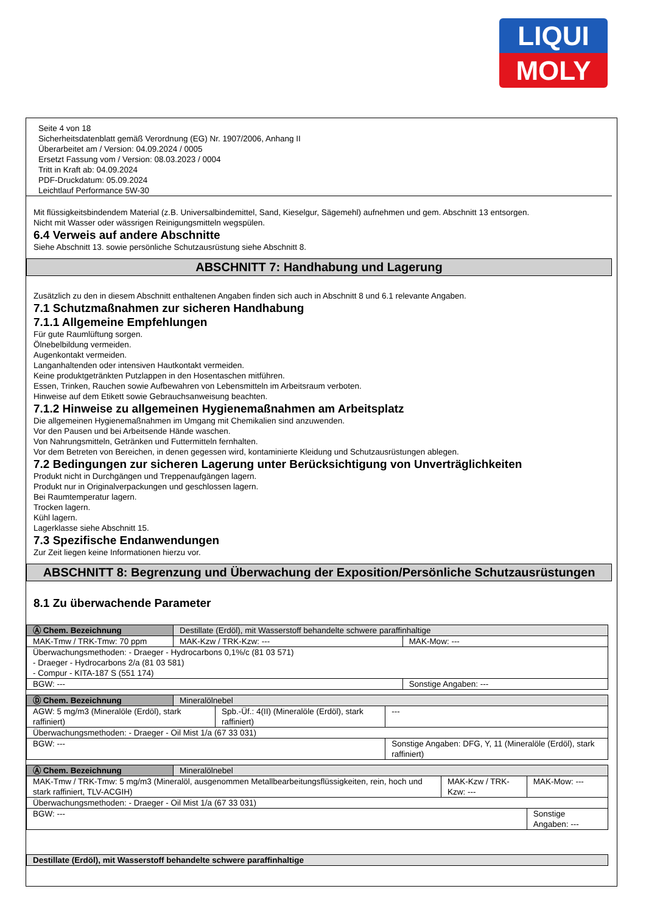LIQUI
MOLY
Seite 4 von 18
Sicherheitsdatenblatt gemäß Verordnung (EG) Nr. 1907/2006, Anhang II
Überarbeitet am / Version: 04.09.2024 / 0005
Ersetzt Fassung vom / Version: 08.03.2023 / 0004
Tritt in Kraft ab: 04.09.2024
PDF-Druckdatum: 05.09.2024
Leichtlauf Performance 5W-30
Mit flüssigkeitsbindendem Material (z.B. Universalbindemittel, Sand, Kieselgur, Sägemehl) aufnehmen und gem. Abschnitt 13 entsorgen.
Nicht mit Wasser oder wässrigen Reinigungsmitteln wegspülen.
6.4 Verweis auf andere Abschnitte
Siehe Abschnitt 13. sowie persönliche Schutzausrüstung siehe Abschnitt 8.
ABSCHNITT 7: Handhabung und Lagerung
Zusätzlich zu den in diesem Abschnitt enthaltenen Angaben finden sich auch in Abschnitt 8 und 6.1 relevante Angaben.
7.1 Schutzmaßnahmen zur sicheren Handhabung
7.1.1 Allgemeine Empfehlungen
Für gute Raumlüftung sorgen.
Ölnebelbildung vermeiden.
Augenkontakt vermeiden.
Langanhaltenden oder intensiven Hautkontakt vermeiden.
Keine produktgetränkten Putzlappen in den Hosentaschen mitführen.
Essen, Trinken, Rauchen sowie Aufbewahren von Lebensmitteln im Arbeitsraum verboten.
Hinweise auf dem Etikett sowie Gebrauchsanweisung beachten.
7.1.2 Hinweise zu allgemeinen Hygienemaßnahmen am Arbeitsplatz
Die allgemeinen Hygienemaßnahmen im Umgang mit Chemikalien sind anzuwenden.
Vor den Pausen und bei Arbeitsende Hände waschen.
Von Nahrungsmitteln, Getränken und Futtermitteln fernhalten.
Vor dem Betreten von Bereichen, in denen gegessen wird, kontaminierte Kleidung und Schutzausrüstungen ablegen.
7.2 Bedingungen zur sicheren Lagerung unter Berücksichtigung von Unverträglichkeiten
Produkt nicht in Durchgängen und Treppenaufgängen lagern.
Produkt nur in Originalverpackungen und geschlossen lagern.
Bei Raumtemperatur lagern.
Trocken lagern.
Kühl lagern.
Lagerklasse siehe Abschnitt 15.
7.3 Spezifische Endanwendungen
Zur Zeit liegen keine Informationen hierzu vor.
ABSCHNITT 8: Begrenzung und Überwachung der Exposition/Persönliche Schutzausrüstungen
8.1 Zu überwachende Parameter
| Ⓐ Chem. Bezeichnung | Destillate (Erdöl), mit Wasserstoff behandelte schwere paraffinhaltige | | |
| MAK-Tmw / TRK-Tmw: 70 ppm | | MAK-Kzw / TRK-Kzw: --- | MAK-Mow: --- |
| Überwachungsmethoden: - Draeger - Hydrocarbons 0,1%/c (81 03 571) - Draeger - Hydrocarbons 2/a (81 03 581) - Compur - KITA-187 S (551 174) | | | |
| BGW: --- | | | Sonstige Angaben: --- |
| Ⓓ Chem. Bezeichnung | Mineralölnebel | | |
| AGW: 5 mg/m3 (Mineralöle (Erdöl), stark raffiniert) | | Spb.-Üf.: 4(II) (Mineralöle (Erdöl), stark raffiniert) | --- |
| Überwachungsmethoden: - Draeger - Oil Mist 1/a (67 33 031) | | | |
| BGW: --- | | | Sonstige Angaben: DFG, Y, 11 (Mineralöle (Erdöl), stark raffiniert) |
| Ⓐ Chem. Bezeichnung | Mineralölnebel | | |
| MAK-Tmw / TRK-Tmw: 5 mg/m3 (Mineralöl, ausgenommen Metallbearbeitungsflüssigkeiten, rein, hoch und stark raffiniert, TLV-ACGIH) | | MAK-Kzw / TRK-Kzw: --- | MAK-Mow: --- |
| Überwachungsmethoden: - Draeger - Oil Mist 1/a (67 33 031) | | | |
| BGW: --- | | | Sonstige Angaben: --- |
| Destillate (Erdöl), mit Wasserstoff behandelte schwere paraffinhaltige |